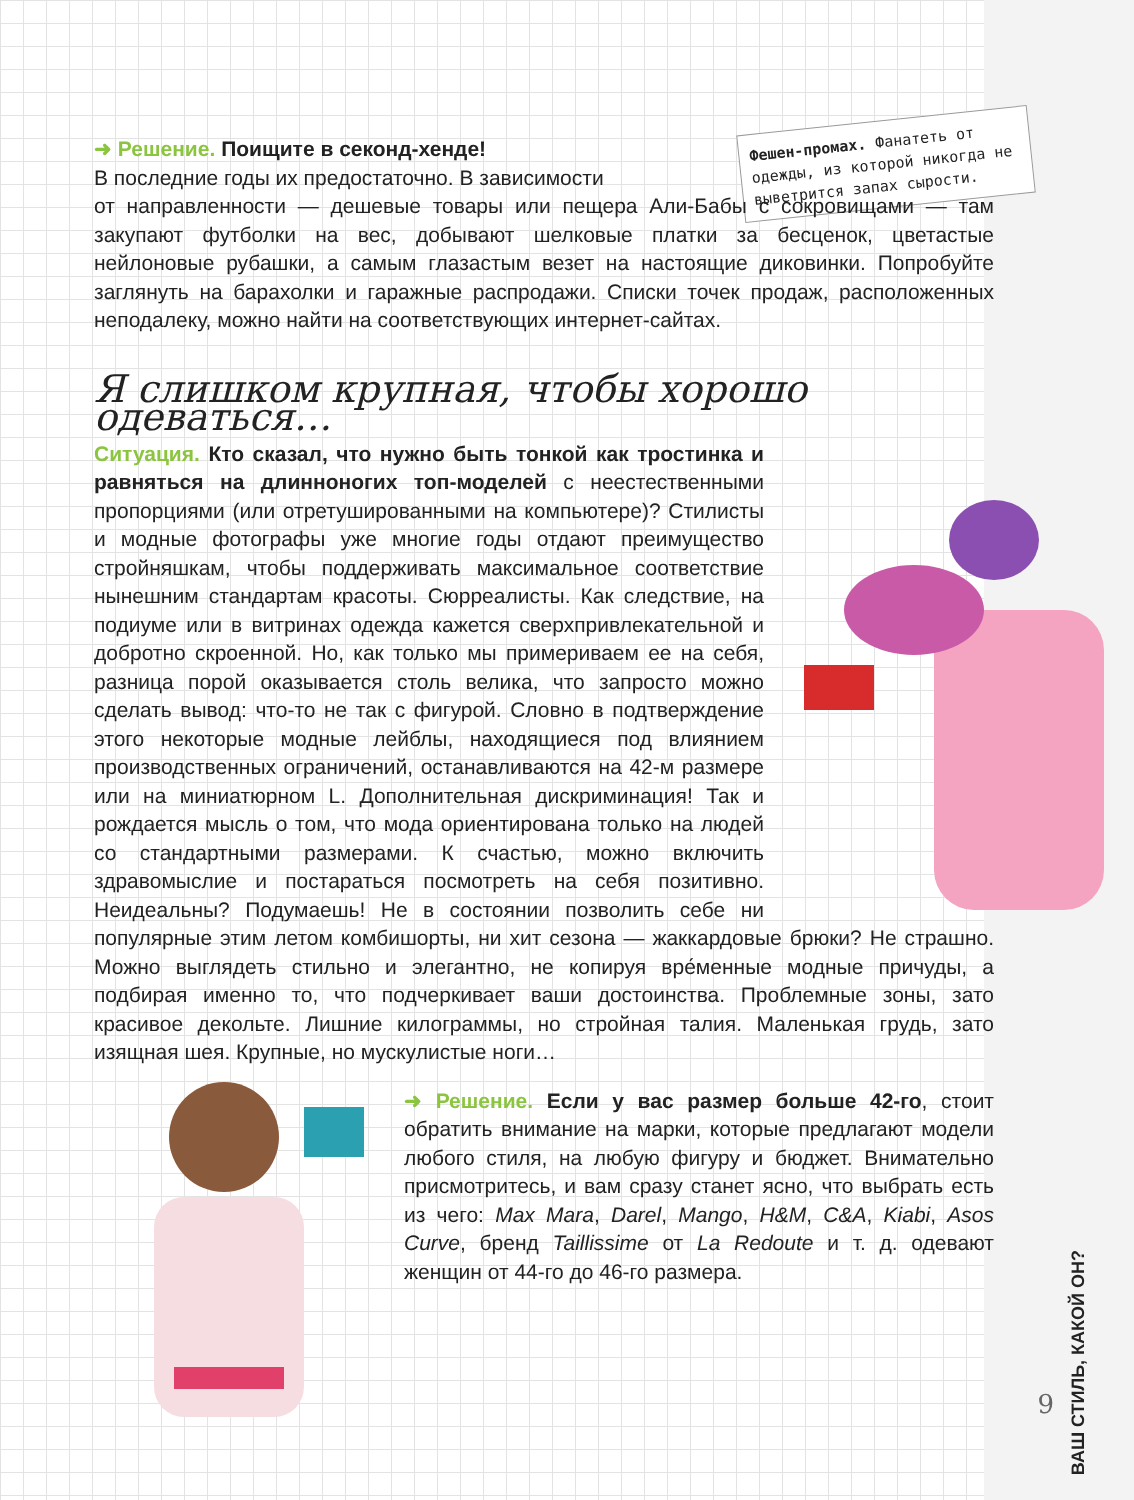Фешен-промах. Фанатеть от одежды, из которой никогда не выветрится запах сырости.
➜ Решение. Поищите в секонд-хенде!
В последние годы их предостаточно. В зависимости
от направленности — дешевые товары или пещера Али-Бабы с сокровищами — там закупают футболки на вес, добывают шелковые платки за бесценок, цветастые нейлоновые рубашки, а самым глазастым везет на настоящие диковинки. Попробуйте заглянуть на барахолки и гаражные распродажи. Списки точек продаж, расположенных неподалеку, можно найти на соответствующих интернет-сайтах.
Я слишком крупная, чтобы хорошо одеваться…
Ситуация. Кто сказал, что нужно быть тонкой как тростинка и равняться на длинноногих топ-моделей с неестественными пропорциями (или отретушированными на компьютере)? Стилисты и модные фотографы уже многие годы отдают преимущество стройняшкам, чтобы поддерживать максимальное соответствие нынешним стандартам красоты. Сюрреалисты. Как следствие, на подиуме или в витринах одежда кажется сверхпривлекательной и добротно скроенной. Но, как только мы примериваем ее на себя, разница порой оказывается столь велика, что запросто можно сделать вывод: что-то не так с фигурой. Словно в подтверждение этого некоторые модные лейблы, находящиеся под влиянием производственных ограничений, останавливаются на 42-м размере или на миниатюрном L. Дополнительная дискриминация! Так и рождается мысль о том, что мода ориентирована только на людей со стандартными размерами. К счастью, можно включить здравомыслие и постараться посмотреть на себя позитивно. Неидеальны? Подумаешь! Не в состоянии позволить себе ни популярные этим летом комбишорты, ни хит сезона — жаккардовые брюки? Не страшно. Можно выглядеть стильно и элегантно, не копируя вре́менные модные причуды, а подбирая именно то, что подчеркивает ваши достоинства. Проблемные зоны, зато красивое декольте. Лишние килограммы, но стройная талия. Маленькая грудь, зато изящная шея. Крупные, но мускулистые ноги…
➜ Решение. Если у вас размер больше 42-го, стоит обратить внимание на марки, которые предлагают модели любого стиля, на любую фигуру и бюджет. Внимательно присмотритесь, и вам сразу станет ясно, что выбрать есть из чего: Max Mara, Darel, Mango, H&M, C&A, Kiabi, Asos Curve, бренд Taillissime от La Redoute и т. д. одевают женщин от 44-го до 46-го размера.
ВАШ СТИЛЬ, КАКОЙ ОН?
9